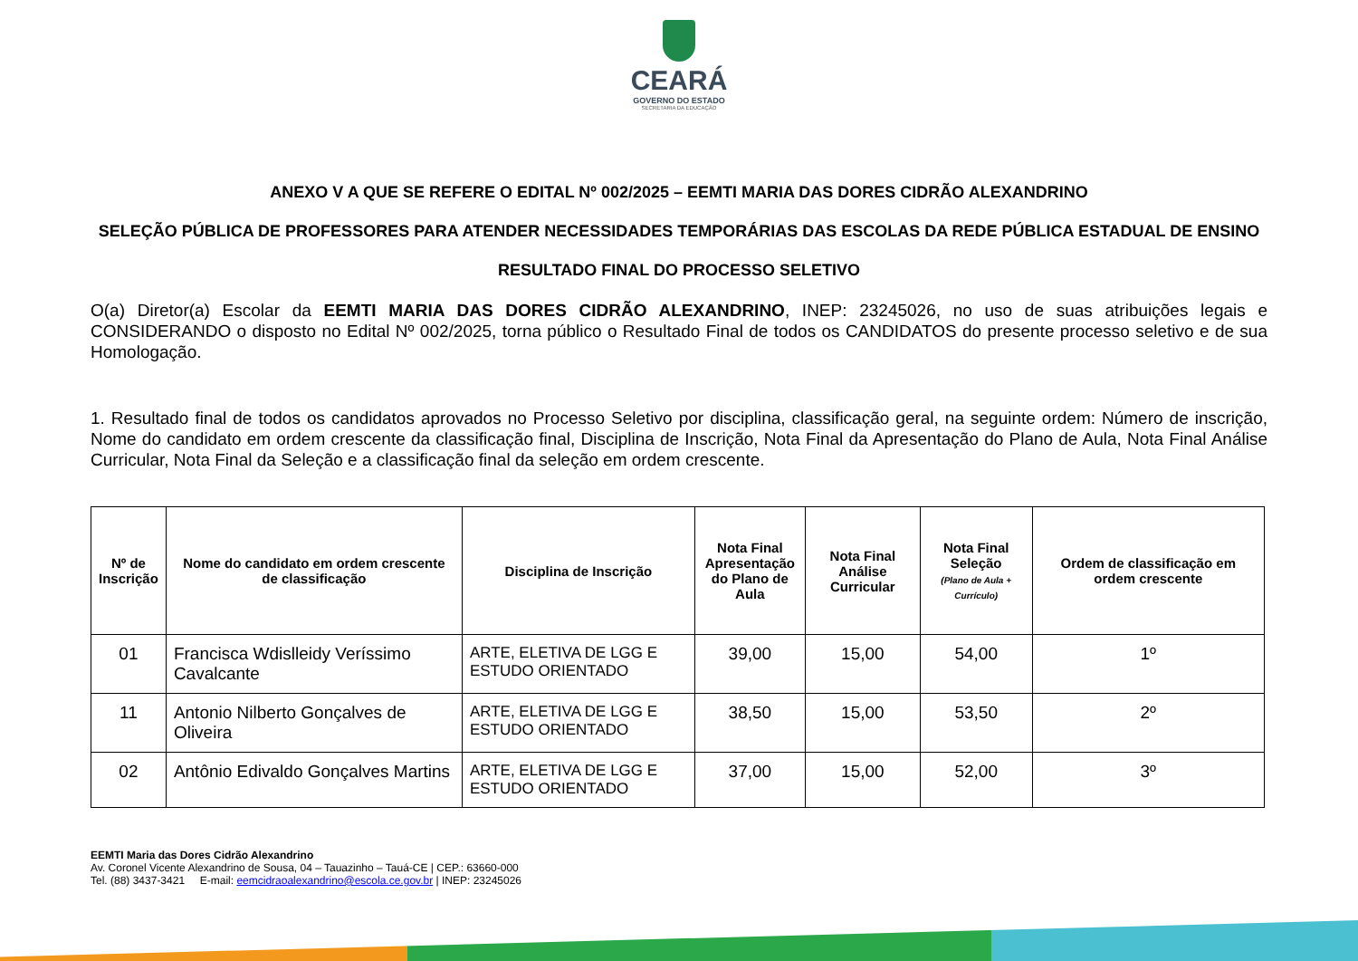CEARÁ
GOVERNO DO ESTADO
SECRETARIA DA EDUCAÇÃO
ANEXO V A QUE SE REFERE O EDITAL Nº 002/2025 – EEMTI MARIA DAS DORES CIDRÃO ALEXANDRINO
SELEÇÃO PÚBLICA DE PROFESSORES PARA ATENDER NECESSIDADES TEMPORÁRIAS DAS ESCOLAS DA REDE PÚBLICA ESTADUAL DE ENSINO
RESULTADO FINAL DO PROCESSO SELETIVO
O(a) Diretor(a) Escolar da EEMTI MARIA DAS DORES CIDRÃO ALEXANDRINO, INEP: 23245026, no uso de suas atribuições legais e CONSIDERANDO o disposto no Edital Nº 002/2025, torna público o Resultado Final de todos os CANDIDATOS do presente processo seletivo e de sua Homologação.
1. Resultado final de todos os candidatos aprovados no Processo Seletivo por disciplina, classificação geral, na seguinte ordem: Número de inscrição, Nome do candidato em ordem crescente da classificação final, Disciplina de Inscrição, Nota Final da Apresentação do Plano de Aula, Nota Final Análise Curricular, Nota Final da Seleção e a classificação final da seleção em ordem crescente.
| Nº de Inscrição | Nome do candidato em ordem crescente de classificação | Disciplina de Inscrição | Nota Final Apresentação do Plano de Aula | Nota Final Análise Curricular | Nota Final Seleção (Plano de Aula + Currículo) | Ordem de classificação em ordem crescente |
| --- | --- | --- | --- | --- | --- | --- |
| 01 | Francisca Wdislleidy Veríssimo Cavalcante | ARTE, ELETIVA DE LGG E ESTUDO ORIENTADO | 39,00 | 15,00 | 54,00 | 1º |
| 11 | Antonio Nilberto Gonçalves de Oliveira | ARTE, ELETIVA DE LGG E ESTUDO ORIENTADO | 38,50 | 15,00 | 53,50 | 2º |
| 02 | Antônio Edivaldo Gonçalves Martins | ARTE, ELETIVA DE LGG E ESTUDO ORIENTADO | 37,00 | 15,00 | 52,00 | 3º |
EEMTI Maria das Dores Cidrão Alexandrino
Av. Coronel Vicente Alexandrino de Sousa, 04 – Tauazinho – Tauá-CE | CEP.: 63660-000
Tel. (88) 3437-3421 E-mail: eemcidraoalexandrino@escola.ce.gov.br | INEP: 23245026